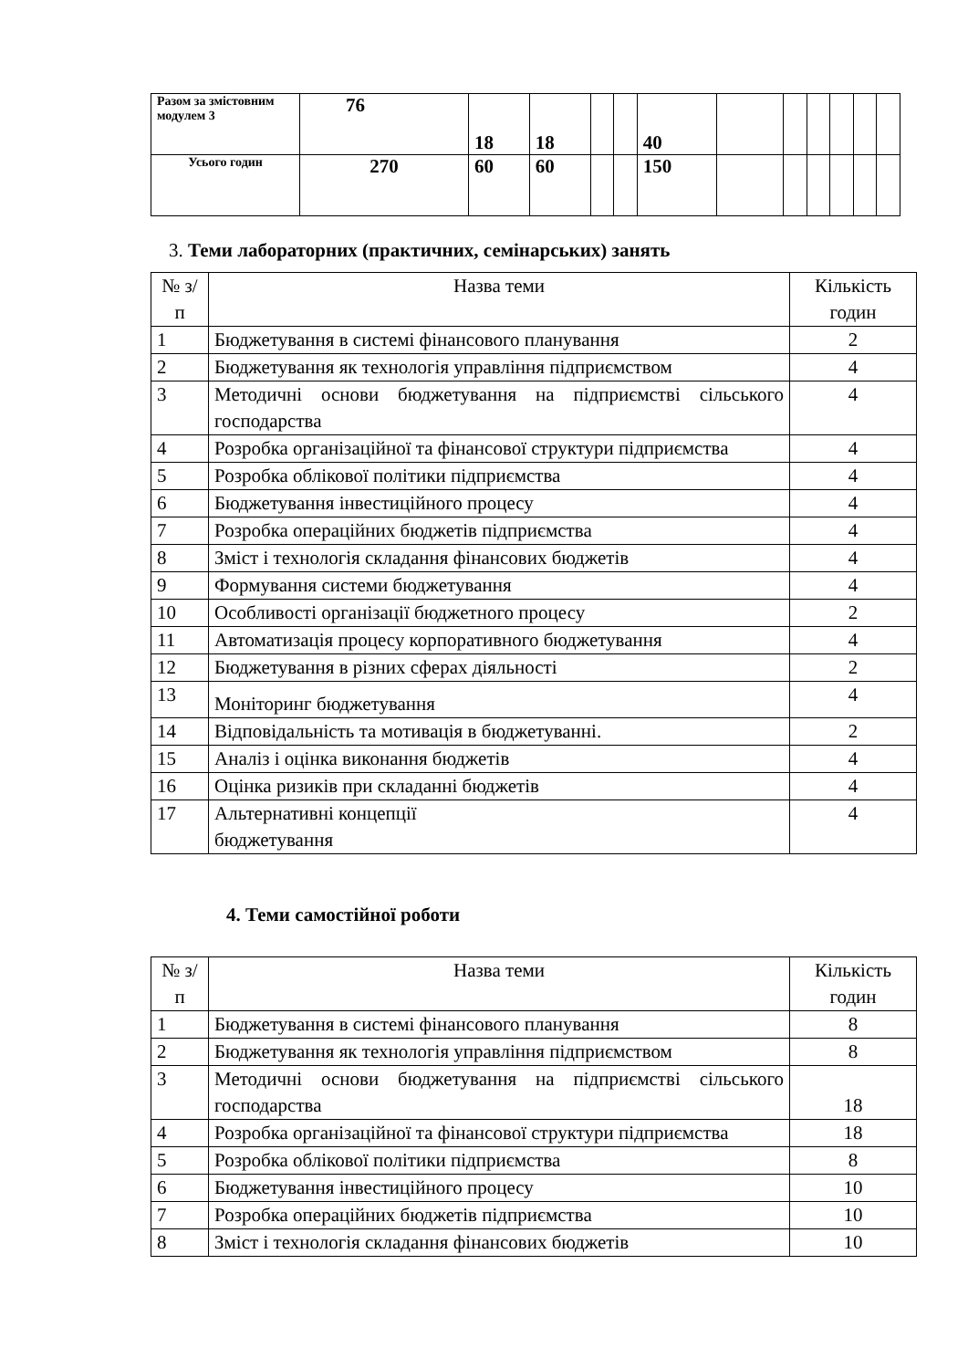| Разом за змістовним модулем 3 | 76 | 18 | 18 | | | 40 | | | | | | |
| Усього годин | 270 | 60 | 60 | | | 150 | | | | | | |
3. Теми лабораторних (практичних, семінарських) занять
| № з/п | Назва теми | Кількість годин |
| 1 | Бюджетування в системі фінансового планування | 2 |
| 2 | Бюджетування як технологія управління підприємством | 4 |
| 3 | Методичні основи бюджетування на підприємстві сільського господарства | 4 |
| 4 | Розробка організаційної та фінансової структури підприємства | 4 |
| 5 | Розробка облікової політики підприємства | 4 |
| 6 | Бюджетування інвестиційного процесу | 4 |
| 7 | Розробка операційних бюджетів підприємства | 4 |
| 8 | Зміст і технологія складання фінансових бюджетів | 4 |
| 9 | Формування системи бюджетування | 4 |
| 10 | Особливості організації бюджетного процесу | 2 |
| 11 | Автоматизація процесу корпоративного бюджетування | 4 |
| 12 | Бюджетування в різних сферах діяльності | 2 |
| 13 | Моніторинг бюджетування | 4 |
| 14 | Відповідальність та мотивація в бюджетуванні. | 2 |
| 15 | Аналіз і оцінка виконання бюджетів | 4 |
| 16 | Оцінка ризиків при складанні бюджетів | 4 |
| 17 | Альтернативні концепції бюджетування | 4 |
4. Теми самостійної роботи
| № з/п | Назва теми | Кількість годин |
| 1 | Бюджетування в системі фінансового планування | 8 |
| 2 | Бюджетування як технологія управління підприємством | 8 |
| 3 | Методичні основи бюджетування на підприємстві сільського господарства | 18 |
| 4 | Розробка організаційної та фінансової структури підприємства | 18 |
| 5 | Розробка облікової політики підприємства | 8 |
| 6 | Бюджетування інвестиційного процесу | 10 |
| 7 | Розробка операційних бюджетів підприємства | 10 |
| 8 | Зміст і технологія складання фінансових бюджетів | 10 |